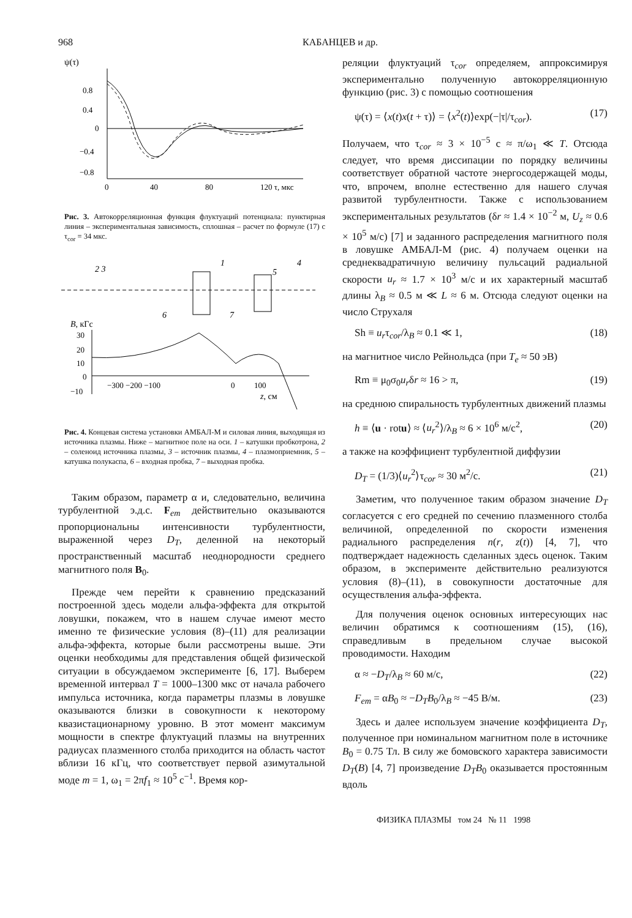968 КАБАНЦЕВ и др.
ψ(τ)
0.8
0.4
0
−0.4
−0.8
0
40
80
120 τ, мкс
Рис. 3. Автокорреляционная функция флуктуаций потенциала: пунктирная линия – экспериментальная зависимость, сплошная – расчет по формуле (17) с τ<sub>cor</sub> = 34 мкс.
2 3
1
5
4
6
7
B, кГс
30
20
10
0
−10
−300 −200 −100
0
100
z, см
Рис. 4. Концевая система установки АМБАЛ-М и силовая линия, выходящая из источника плазмы. Ниже – магнитное поле на оси. 1 – катушки пробкотрона, 2 – соленоид источника плазмы, 3 – источник плазмы, 4 – плазмоприемник, 5 – катушка полукаспа, 6 – входная пробка, 7 – выходная пробка.
Таким образом, параметр α и, следовательно, величина турбулентной э.д.с. F<sub>em</sub> действительно оказываются пропорциональны интенсивности турбулентности, выраженной через D<sub>T</sub>, деленной на некоторый пространственный масштаб неоднородности среднего магнитного поля B<sub>0</sub>.
Прежде чем перейти к сравнению предсказаний построенной здесь модели альфа-эффекта для открытой ловушки, покажем, что в нашем случае имеют место именно те физические условия (8)–(11) для реализации альфа-эффекта, которые были рассмотрены выше. Эти оценки необходимы для представления общей физической ситуации в обсуждаемом эксперименте [6, 17]. Выберем временной интервал T = 1000–1300 мкс от начала рабочего импульса источника, когда параметры плазмы в ловушке оказываются близки в совокупности к некоторому квазистационарному уровню. В этот момент максимум мощности в спектре флуктуаций плазмы на внутренних радиусах плазменного столба приходится на область частот вблизи 16 кГц, что соответствует первой азимутальной моде m = 1, ω<sub>1</sub> = 2πf<sub>1</sub> ≈ 10<sup>5</sup> с<sup>−1</sup>. Время кор-
реляции флуктуаций τ<sub>cor</sub> определяем, аппроксимируя экспериментально полученную автокорреляционную функцию (рис. 3) с помощью соотношения
ψ(τ) = ⟨x(t)x(t + τ)⟩ = ⟨x<sup>2</sup>(t)⟩exp(−|τ|/τ<sub>cor</sub>). (17)
Получаем, что τ<sub>cor</sub> ≈ 3 × 10<sup>−5</sup> с ≈ π/ω<sub>1</sub> ≪ T. Отсюда следует, что время диссипации по порядку величины соответствует обратной частоте энергосодержащей моды, что, впрочем, вполне естественно для нашего случая развитой турбулентности. Также с использованием экспериментальных результатов (δr ≈ 1.4 × 10<sup>−2</sup> м, U<sub>z</sub> ≈ 0.6 × 10<sup>5</sup> м/с) [7] и заданного распределения магнитного поля в ловушке АМБАЛ-М (рис. 4) получаем оценки на среднеквадратичную величину пульсаций радиальной скорости u<sub>r</sub> ≈ 1.7 × 10<sup>3</sup> м/с и их характерный масштаб длины λ<sub>B</sub> ≈ 0.5 м ≪ L ≈ 6 м. Отсюда следуют оценки на число Струхаля
Sh ≡ u<sub>r</sub>τ<sub>cor</sub>/λ<sub>B</sub> ≈ 0.1 ≪ 1, (18)
на магнитное число Рейнольдса (при T<sub>e</sub> ≈ 50 эВ)
Rm ≡ μ<sub>0</sub>σ<sub>0</sub>u<sub>r</sub>δr ≈ 16 > π, (19)
на среднюю спиральность турбулентных движений плазмы
h ≡ ⟨u · rotu⟩ ≈ ⟨u<sub>r</sub><sup>2</sup>⟩/λ<sub>B</sub> ≈ 6 × 10<sup>6</sup> м/с<sup>2</sup>, (20)
а также на коэффициент турбулентной диффузии
D<sub>T</sub> = (1/3)⟨u<sub>r</sub><sup>2</sup>⟩τ<sub>cor</sub> ≈ 30 м<sup>2</sup>/с. (21)
Заметим, что полученное таким образом значение D<sub>T</sub> согласуется с его средней по сечению плазменного столба величиной, определенной по скорости изменения радиального распределения n(r, z(t)) [4, 7], что подтверждает надежность сделанных здесь оценок. Таким образом, в эксперименте действительно реализуются условия (8)–(11), в совокупности достаточные для осуществления альфа-эффекта.
Для получения оценок основных интересующих нас величин обратимся к соотношениям (15), (16), справедливым в предельном случае высокой проводимости. Находим
α ≈ −D<sub>T</sub>/λ<sub>B</sub> ≈ 60 м/с, (22)
F<sub>em</sub> = αB<sub>0</sub> ≈ −D<sub>T</sub>B<sub>0</sub>/λ<sub>B</sub> ≈ −45 В/м. (23)
Здесь и далее используем значение коэффициента D<sub>T</sub>, полученное при номинальном магнитном поле в источнике B<sub>0</sub> = 0.75 Тл. В силу же бомовского характера зависимости D<sub>T</sub>(B) [4, 7] произведение D<sub>T</sub>B<sub>0</sub> оказывается простоянным вдоль
ФИЗИКА ПЛАЗМЫ том 24 № 11 1998